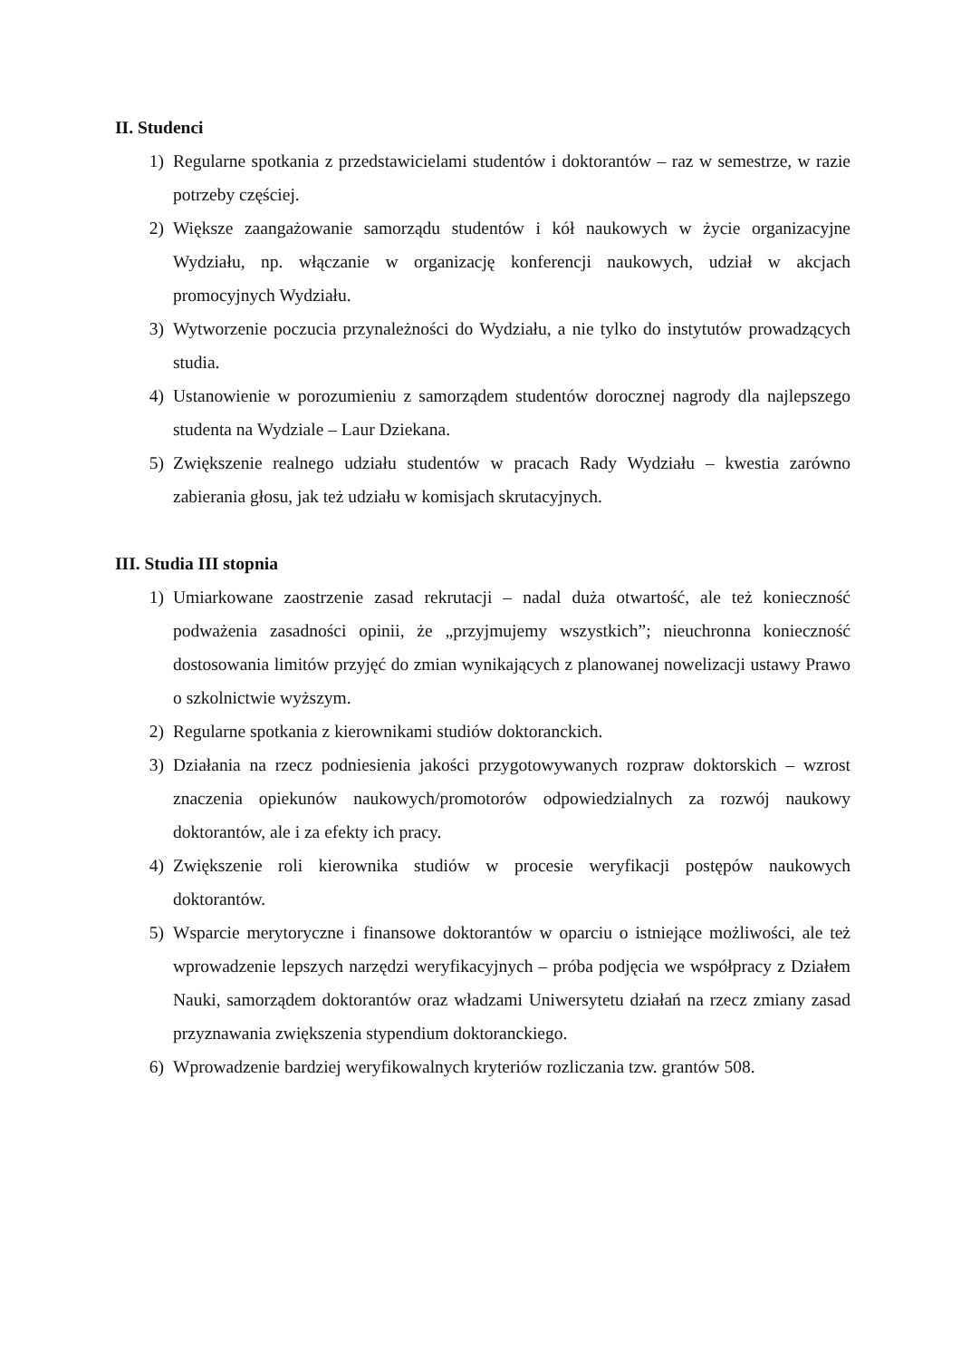II. Studenci
1) Regularne spotkania z przedstawicielami studentów i doktorantów – raz w semestrze, w razie potrzeby częściej.
2) Większe zaangażowanie samorządu studentów i kół naukowych w życie organizacyjne Wydziału, np. włączanie w organizację konferencji naukowych, udział w akcjach promocyjnych Wydziału.
3) Wytworzenie poczucia przynależności do Wydziału, a nie tylko do instytutów prowadzących studia.
4) Ustanowienie w porozumieniu z samorządem studentów dorocznej nagrody dla najlepszego studenta na Wydziale – Laur Dziekana.
5) Zwiększenie realnego udziału studentów w pracach Rady Wydziału – kwestia zarówno zabierania głosu, jak też udziału w komisjach skrutacyjnych.
III. Studia III stopnia
1) Umiarkowane zaostrzenie zasad rekrutacji – nadal duża otwartość, ale też konieczność podważenia zasadności opinii, że „przyjmujemy wszystkich”; nieuchronna konieczność dostosowania limitów przyjęć do zmian wynikających z planowanej nowelizacji ustawy Prawo o szkolnictwie wyższym.
2) Regularne spotkania z kierownikami studiów doktoranckich.
3) Działania na rzecz podniesienia jakości przygotowywanych rozpraw doktorskich – wzrost znaczenia opiekunów naukowych/promotorów odpowiedzialnych za rozwój naukowy doktorantów, ale i za efekty ich pracy.
4) Zwiększenie roli kierownika studiów w procesie weryfikacji postępów naukowych doktorantów.
5) Wsparcie merytoryczne i finansowe doktorantów w oparciu o istniejące możliwości, ale też wprowadzenie lepszych narzędzi weryfikacyjnych – próba podjęcia we współpracy z Działem Nauki, samorządem doktorantów oraz władzami Uniwersytetu działań na rzecz zmiany zasad przyznawania zwiększenia stypendium doktoranckiego.
6) Wprowadzenie bardziej weryfikowalnych kryteriów rozliczania tzw. grantów 508.